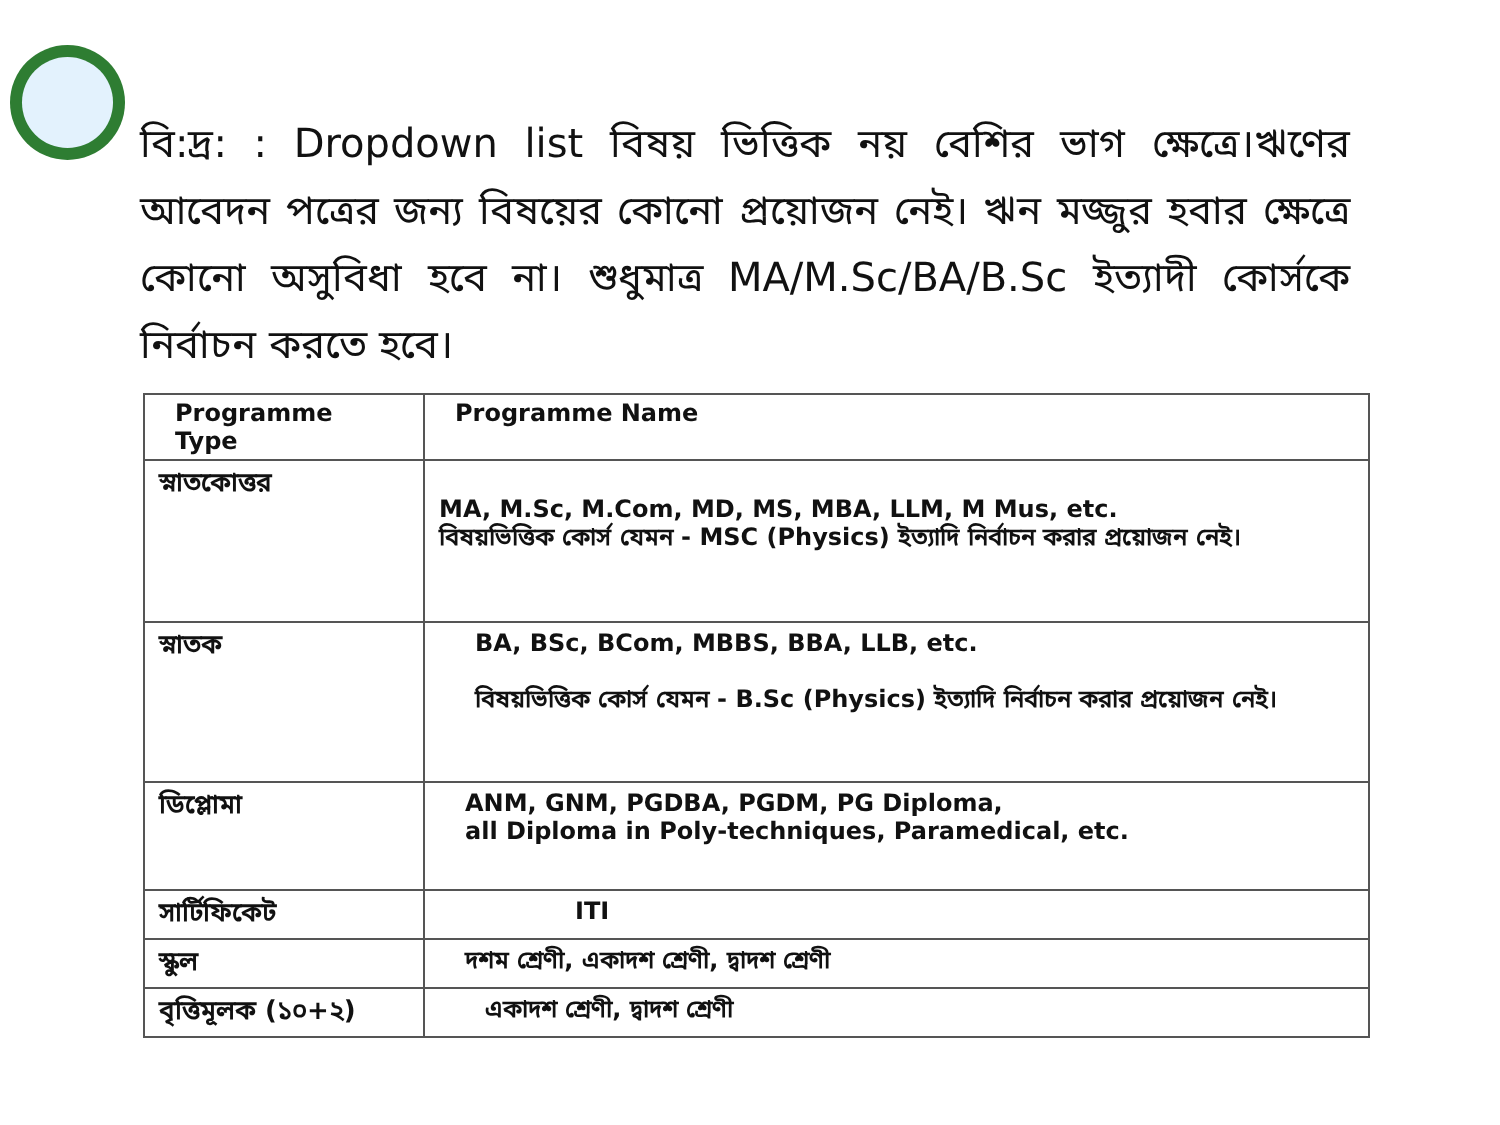বি:দ্র: : Dropdown list বিষয় ভিত্তিক নয় বেশির ভাগ ক্ষেত্রে।ঋণের আবেদন পত্রের জন্য বিষয়ের কোনো প্রয়োজন নেই। ঋন মজ্জুর হবার ক্ষেত্রে কোনো অসুবিধা হবে না। শুধুমাত্র MA/M.Sc/BA/B.Sc ইত্যাদী কোর্সকে নির্বাচন করতে হবে।
| Programme Type | Programme Name |
| --- | --- |
| স্নাতকোত্তর | MA, M.Sc, M.Com, MD, MS, MBA, LLM, M Mus, etc. বিষয়ভিত্তিক কোর্স যেমন - MSC (Physics) ইত্যাদি নির্বাচন করার প্রয়োজন নেই। |
| স্নাতক | BA, BSc, BCom, MBBS, BBA, LLB, etc. বিষয়ভিত্তিক কোর্স যেমন - B.Sc (Physics) ইত্যাদি নির্বাচন করার প্রয়োজন নেই। |
| ডিপ্লোমা | ANM, GNM, PGDBA, PGDM, PG Diploma, all Diploma in Poly-techniques, Paramedical, etc. |
| সার্টিফিকেট | ITI |
| স্কুল | দশম শ্রেণী, একাদশ শ্রেণী, দ্বাদশ শ্রেণী |
| বৃত্তিমূলক (১০+২) | একাদশ শ্রেণী, দ্বাদশ শ্রেণী |